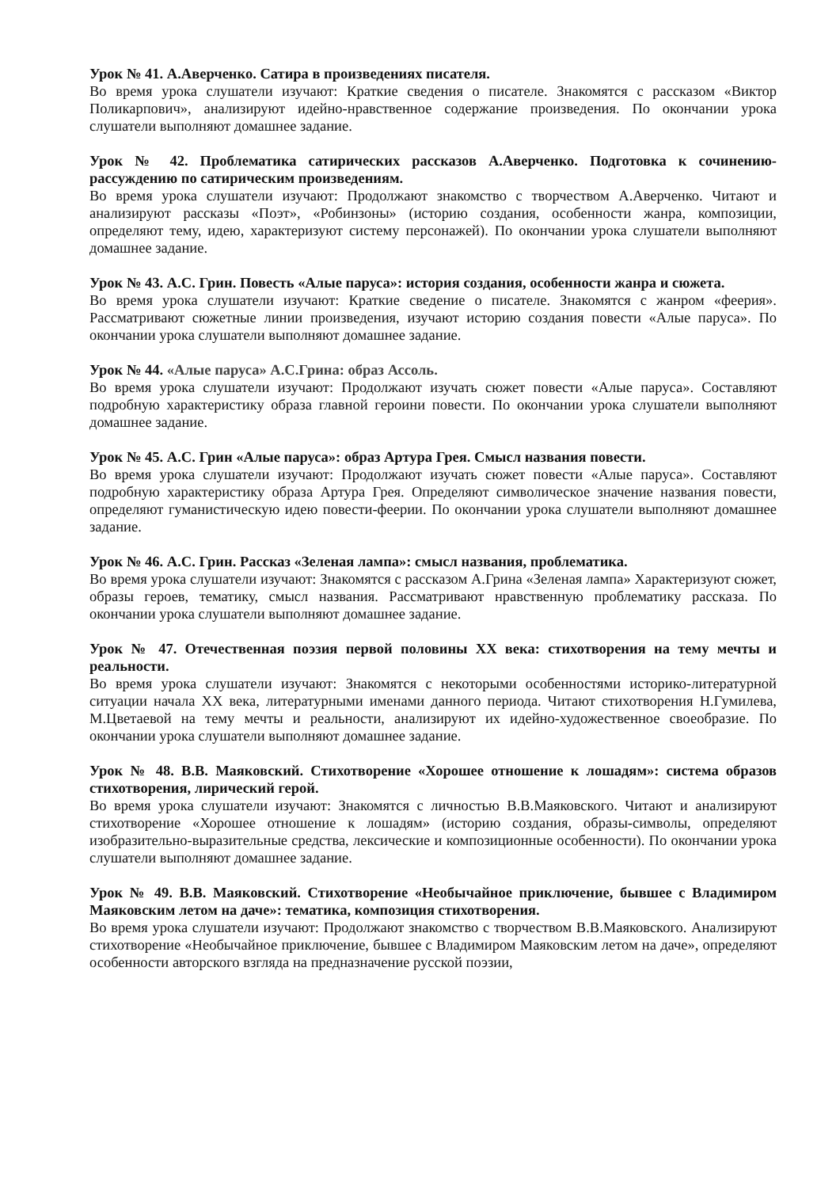Урок № 41. А.Аверченко. Сатира в произведениях писателя.
Во время урока слушатели изучают: Краткие сведения о писателе. Знакомятся с рассказом «Виктор Поликарпович», анализируют идейно-нравственное содержание произведения. По окончании урока слушатели выполняют домашнее задание.
Урок № 42. Проблематика сатирических рассказов А.Аверченко. Подготовка к сочинению-рассуждению по сатирическим произведениям.
Во время урока слушатели изучают: Продолжают знакомство с творчеством А.Аверченко. Читают и анализируют рассказы «Поэт», «Робинзоны» (историю создания, особенности жанра, композиции, определяют тему, идею, характеризуют систему персонажей). По окончании урока слушатели выполняют домашнее задание.
Урок № 43. А.С. Грин. Повесть «Алые паруса»: история создания, особенности жанра и сюжета.
Во время урока слушатели изучают: Краткие сведение о писателе. Знакомятся с жанром «феерия». Рассматривают сюжетные линии произведения, изучают историю создания повести «Алые паруса». По окончании урока слушатели выполняют домашнее задание.
Урок № 44. «Алые паруса» А.С.Грина: образ Ассоль.
Во время урока слушатели изучают: Продолжают изучать сюжет повести «Алые паруса». Составляют подробную характеристику образа главной героини повести. По окончании урока слушатели выполняют домашнее задание.
Урок № 45. А.С. Грин «Алые паруса»: образ Артура Грея. Смысл названия повести.
Во время урока слушатели изучают: Продолжают изучать сюжет повести «Алые паруса». Составляют подробную характеристику образа Артура Грея. Определяют символическое значение названия повести, определяют гуманистическую идею повести-феерии. По окончании урока слушатели выполняют домашнее задание.
Урок № 46. А.С. Грин. Рассказ «Зеленая лампа»: смысл названия, проблематика.
Во время урока слушатели изучают: Знакомятся с рассказом А.Грина «Зеленая лампа» Характеризуют сюжет, образы героев, тематику, смысл названия. Рассматривают нравственную проблематику рассказа. По окончании урока слушатели выполняют домашнее задание.
Урок № 47. Отечественная поэзия первой половины XX века: стихотворения на тему мечты и реальности.
Во время урока слушатели изучают: Знакомятся с некоторыми особенностями историко-литературной ситуации начала XX века, литературными именами данного периода. Читают стихотворения Н.Гумилева, М.Цветаевой на тему мечты и реальности, анализируют их идейно-художественное своеобразие. По окончании урока слушатели выполняют домашнее задание.
Урок № 48. В.В. Маяковский. Стихотворение «Хорошее отношение к лошадям»: система образов стихотворения, лирический герой.
Во время урока слушатели изучают: Знакомятся с личностью В.В.Маяковского. Читают и анализируют стихотворение «Хорошее отношение к лошадям» (историю создания, образы-символы, определяют изобразительно-выразительные средства, лексические и композиционные особенности). По окончании урока слушатели выполняют домашнее задание.
Урок № 49. В.В. Маяковский. Стихотворение «Необычайное приключение, бывшее с Владимиром Маяковским летом на даче»: тематика, композиция стихотворения.
Во время урока слушатели изучают: Продолжают знакомство с творчеством В.В.Маяковского. Анализируют стихотворение «Необычайное приключение, бывшее с Владимиром Маяковским летом на даче», определяют особенности авторского взгляда на предназначение русской поэзии,